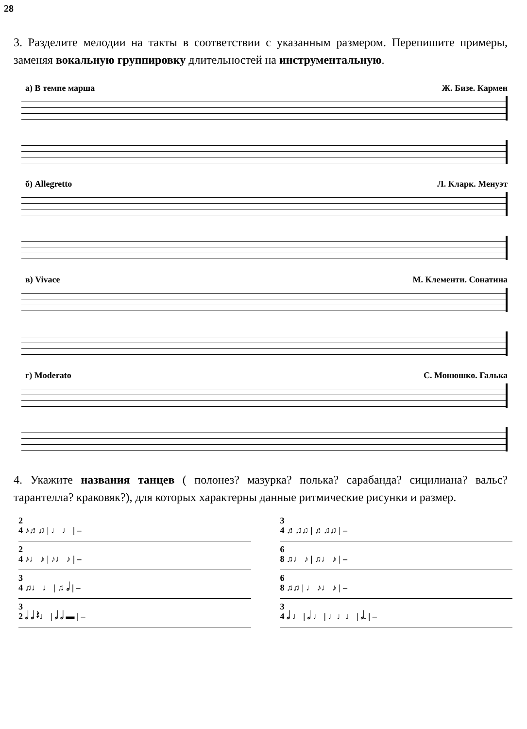28
3. Разделите мелодии на такты в соответствии с указанным размером. Перепишите примеры, заменяя вокальную группировку длительностей на инструментальную.
а) В темпе марша Ж. Бизе. Кармен
б) Allegretto Л. Кларк. Менуэт
в) Vivace М. Клементи. Сонатина
г) Moderato С. Монюшко. Галька
4. Укажите названия танцев ( полонез? мазурка? полька? сарабанда? сицилиана? вальс? тарантелла? краковяк?), для которых характерны данные ритмические рисунки и размер.
2
4 ♪♬♫ | ♩ ♩ | –
2
4 ♪♩ ♪ | ♪♩ ♪ | –
3
4 ♫♩ ♩ | ♫ 𝅗𝅥 | –
3
2 𝅗𝅥 𝅗𝅥 𝄽♩ | 𝅗𝅥 𝅗𝅥 ▬ | –
3
4 ♬♫♫ | ♬♫♫ | –
6
8 ♫♩ ♪ | ♫♩ ♪ | –
6
8 ♫♫ | ♩ ♪♩ ♪ | –
3
4 𝅗𝅥 ♩ | 𝅗𝅥 ♩ | ♩♩♩ | 𝅗𝅥. | –